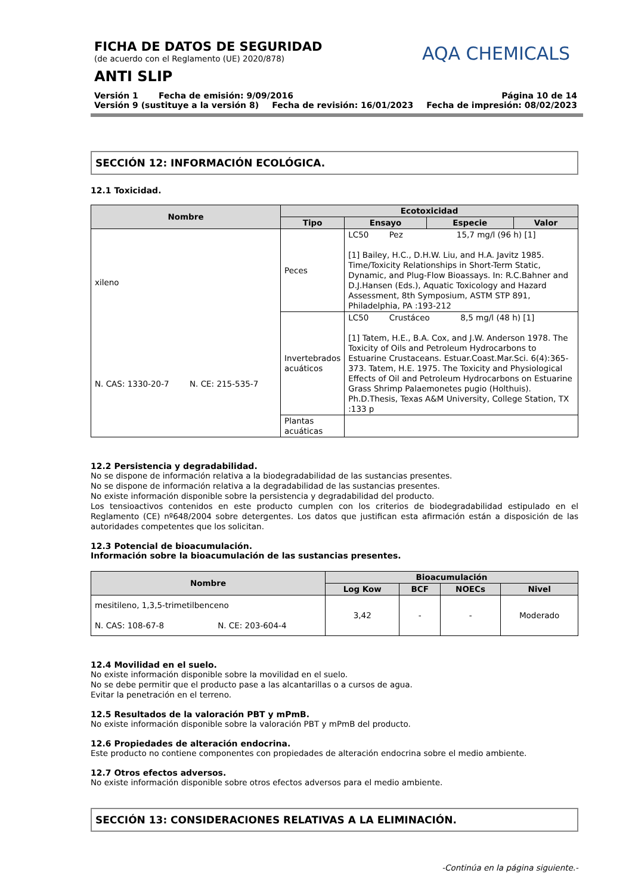FICHA DE DATOS DE SEGURIDAD
(de acuerdo con el Reglamento (UE) 2020/878)
ANTI SLIP
AQA CHEMICALS
Versión 1 Fecha de emisión: 9/09/2016 Página 10 de 14
Versión 9 (sustituye a la versión 8) Fecha de revisión: 16/01/2023 Fecha de impresión: 08/02/2023
SECCIÓN 12: INFORMACIÓN ECOLÓGICA.
12.1 Toxicidad.
| Nombre | Ecotoxicidad | | | |
| --- | --- | --- | --- | --- |
| | Tipo | Ensayo | Especie | Valor |
| xileno N. CAS: 1330-20-7 N. CE: 215-535-7 | Peces | LC50 Pez 15,7 mg/l (96 h) [1] [1] Bailey, H.C., D.H.W. Liu, and H.A. Javitz 1985. Time/Toxicity Relationships in Short-Term Static, Dynamic, and Plug-Flow Bioassays. In: R.C.Bahner and D.J.Hansen (Eds.), Aquatic Toxicology and Hazard Assessment, 8th Symposium, ASTM STP 891, Philadelphia, PA :193-212 | | |
| | Invertebrados acuáticos | LC50 Crustáceo 8,5 mg/l (48 h) [1] [1] Tatem, H.E., B.A. Cox, and J.W. Anderson 1978. The Toxicity of Oils and Petroleum Hydrocarbons to Estuarine Crustaceans. Estuar.Coast.Mar.Sci. 6(4):365-373. Tatem, H.E. 1975. The Toxicity and Physiological Effects of Oil and Petroleum Hydrocarbons on Estuarine Grass Shrimp Palaemonetes pugio (Holthuis). Ph.D.Thesis, Texas A&M University, College Station, TX :133 p | | |
| | Plantas acuáticas | | | |
12.2 Persistencia y degradabilidad.
No se dispone de información relativa a la biodegradabilidad de las sustancias presentes.
No se dispone de información relativa a la degradabilidad de las sustancias presentes.
No existe información disponible sobre la persistencia y degradabilidad del producto.
Los tensioactivos contenidos en este producto cumplen con los criterios de biodegradabilidad estipulado en el Reglamento (CE) nº648/2004 sobre detergentes. Los datos que justifican esta afirmación están a disposición de las autoridades competentes que los solicitan.
12.3 Potencial de bioacumulación.
Información sobre la bioacumulación de las sustancias presentes.
| Nombre | Bioacumulación | | | |
| --- | --- | --- | --- | --- |
| | Log Kow | BCF | NOECs | Nivel |
| mesitileno, 1,3,5-trimetilbenceno N. CAS: 108-67-8 N. CE: 203-604-4 | 3,42 | - | - | Moderado |
12.4 Movilidad en el suelo.
No existe información disponible sobre la movilidad en el suelo.
No se debe permitir que el producto pase a las alcantarillas o a cursos de agua.
Evitar la penetración en el terreno.
12.5 Resultados de la valoración PBT y mPmB.
No existe información disponible sobre la valoración PBT y mPmB del producto.
12.6 Propiedades de alteración endocrina.
Este producto no contiene componentes con propiedades de alteración endocrina sobre el medio ambiente.
12.7 Otros efectos adversos.
No existe información disponible sobre otros efectos adversos para el medio ambiente.
SECCIÓN 13: CONSIDERACIONES RELATIVAS A LA ELIMINACIÓN.
-Continúa en la página siguiente.-